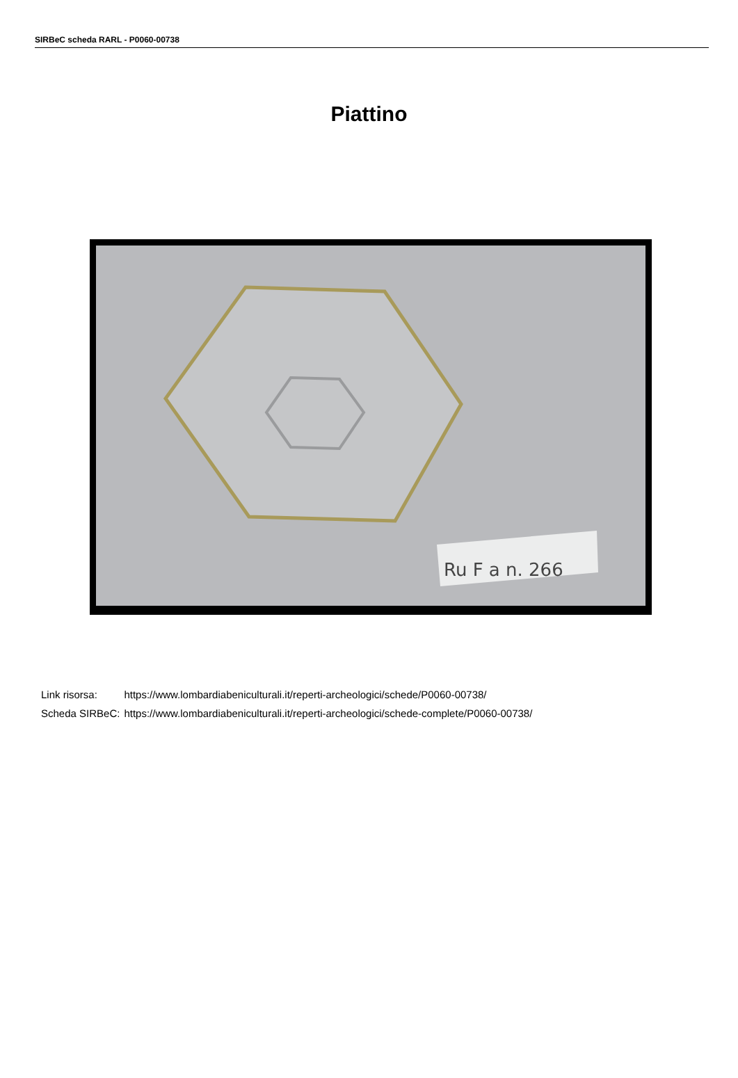SIRBeC scheda RARL - P0060-00738
Piattino
Ru F a n. 266
| Link risorsa: | https://www.lombardiabeniculturali.it/reperti-archeologici/schede/P0060-00738/ |
| Scheda SIRBeC: | https://www.lombardiabeniculturali.it/reperti-archeologici/schede-complete/P0060-00738/ |